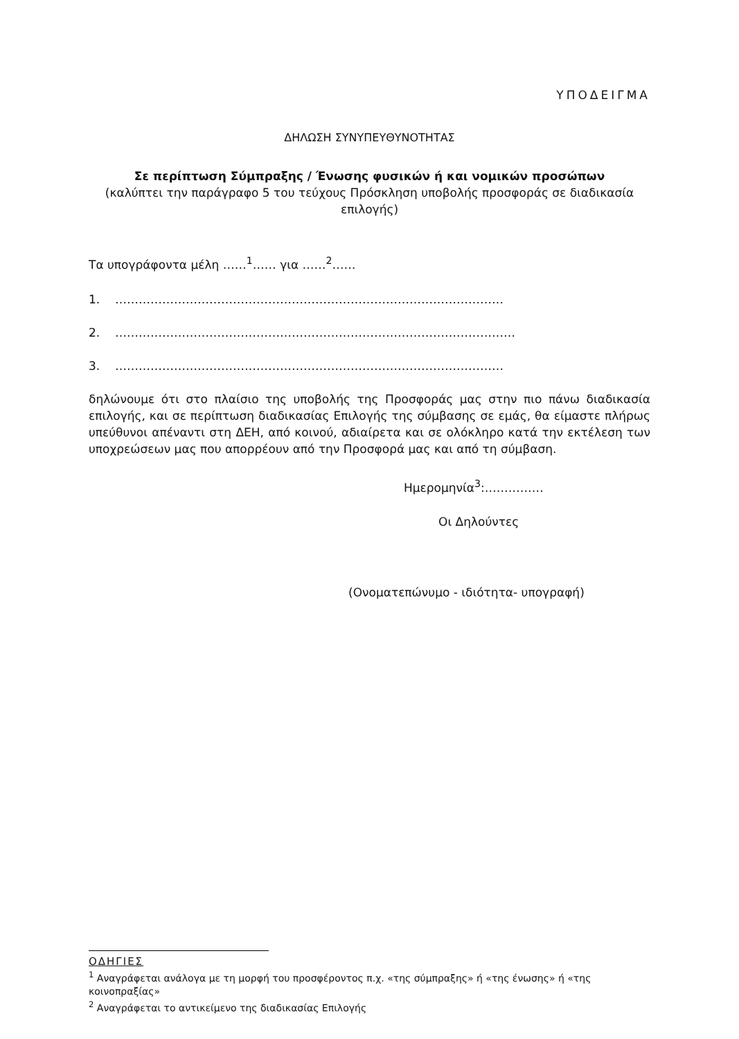ΥΠΟΔΕΙΓΜΑ
ΔΗΛΩΣΗ ΣΥΝΥΠΕΥΘΥΝΟΤΗΤΑΣ
Σε περίπτωση Σύμπραξης / Ένωσης φυσικών ή και νομικών προσώπων
(καλύπτει την παράγραφο 5 του τεύχους Πρόσκληση υποβολής προσφοράς σε διαδικασία επιλογής)
Τα υπογράφοντα μέλη ……<sup>1</sup>…… για ……<sup>2</sup>……
1. ………………………………………………………………………………………
2. …………………………………………………………………………………………
3. ………………………………………………………………………………………
δηλώνουμε ότι στο πλαίσιο της υποβολής της Προσφοράς μας στην πιο πάνω διαδικασία επιλογής, και σε περίπτωση διαδικασίας Επιλογής της σύμβασης σε εμάς, θα είμαστε πλήρως υπεύθυνοι απέναντι στη ΔΕΗ, από κοινού, αδιαίρετα και σε ολόκληρο κατά την εκτέλεση των υποχρεώσεων μας που απορρέουν από την Προσφορά μας και από τη σύμβαση.
Ημερομηνία<sup>3</sup>:……………
Οι Δηλούντες
(Ονοματεπώνυμο - ιδιότητα- υπογραφή)
ΟΔΗΓΙΕΣ
<sup>1</sup> Αναγράφεται ανάλογα με τη μορφή του προσφέροντος π.χ. «της σύμπραξης» ή «της ένωσης» ή «της κοινοπραξίας»
<sup>2</sup> Αναγράφεται το αντικείμενο της διαδικασίας Επιλογής